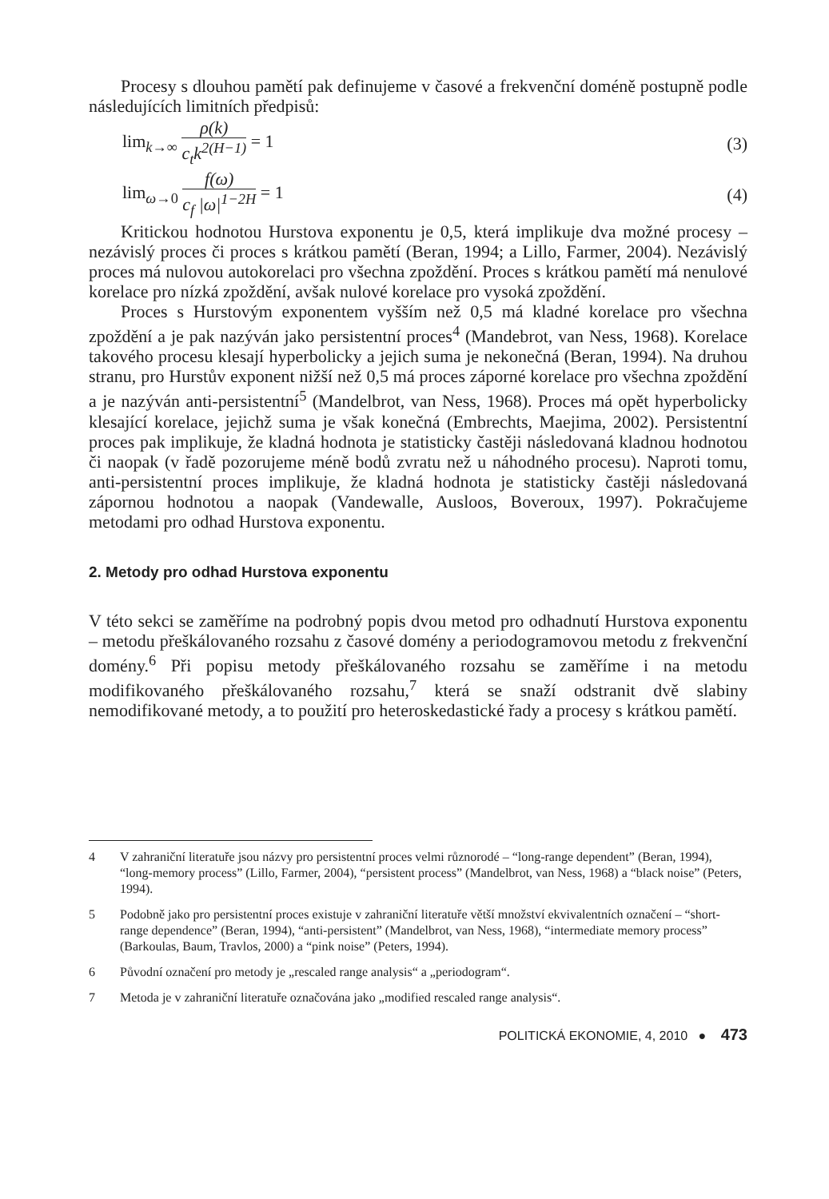Procesy s dlouhou pamětí pak definujeme v časové a frekvenční doméně postupně podle následujících limitních předpisů:
lim<sub>k→∞</sub> ρ(k) c<sub>t</sub>k<sup>2(H−1)</sup> = 1 (3)
lim<sub>ω→0</sub> f(ω) c<sub>f</sub> |ω|<sup>1−2H</sup> = 1 (4)
Kritickou hodnotou Hurstova exponentu je 0,5, která implikuje dva možné procesy – nezávislý proces či proces s krátkou pamětí (Beran, 1994; a Lillo, Farmer, 2004). Nezávislý proces má nulovou autokorelaci pro všechna zpoždění. Proces s krátkou pamětí má nenulové korelace pro nízká zpoždění, avšak nulové korelace pro vysoká zpoždění.
Proces s Hurstovým exponentem vyšším než 0,5 má kladné korelace pro všechna zpoždění a je pak nazýván jako persistentní proces<sup>4</sup> (Mandebrot, van Ness, 1968). Korelace takového procesu klesají hyperbolicky a jejich suma je nekonečná (Beran, 1994). Na druhou stranu, pro Hurstův exponent nižší než 0,5 má proces záporné korelace pro všechna zpoždění a je nazýván anti-persistentní<sup>5</sup> (Mandelbrot, van Ness, 1968). Proces má opět hyperbolicky klesající korelace, jejichž suma je však konečná (Embrechts, Maejima, 2002). Persistentní proces pak implikuje, že kladná hodnota je statisticky častěji následovaná kladnou hodnotou či naopak (v řadě pozorujeme méně bodů zvratu než u náhodného procesu). Naproti tomu, anti-persistentní proces implikuje, že kladná hodnota je statisticky častěji následovaná zápornou hodnotou a naopak (Vandewalle, Ausloos, Boveroux, 1997). Pokračujeme metodami pro odhad Hurstova exponentu.
2. Metody pro odhad Hurstova exponentu
V této sekci se zaměříme na podrobný popis dvou metod pro odhadnutí Hurstova exponentu – metodu přeškálovaného rozsahu z časové domény a periodogramovou metodu z frekvenční domény.<sup>6</sup> Při popisu metody přeškálovaného rozsahu se zaměříme i na metodu modifikovaného přeškálovaného rozsahu,<sup>7</sup> která se snaží odstranit dvě slabiny nemodifikované metody, a to použití pro heteroskedastické řady a procesy s krátkou pamětí.
4 V zahraniční literatuře jsou názvy pro persistentní proces velmi různorodé – “long-range dependent” (Beran, 1994), “long-memory process” (Lillo, Farmer, 2004), “persistent process” (Mandelbrot, van Ness, 1968) a “black noise” (Peters, 1994).
5 Podobně jako pro persistentní proces existuje v zahraniční literatuře větší množství ekvivalentních označení – “short-range dependence” (Beran, 1994), “anti-persistent” (Mandelbrot, van Ness, 1968), “intermediate memory process” (Barkoulas, Baum, Travlos, 2000) a “pink noise” (Peters, 1994).
6 Původní označení pro metody je „rescaled range analysis“ a „periodogram“.
7 Metoda je v zahraniční literatuře označována jako „modified rescaled range analysis“.
POLITICKÁ EKONOMIE, 4, 2010 ● 473